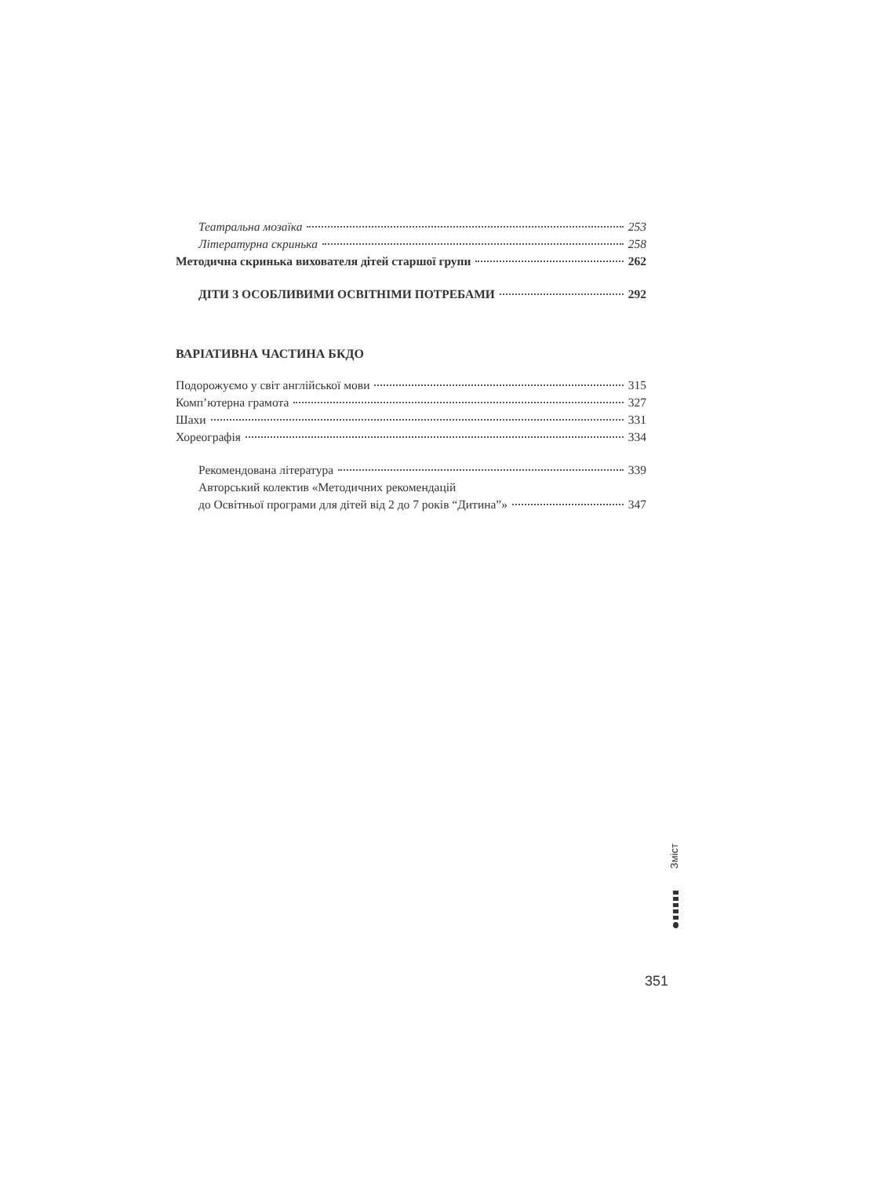Театральна мозаїка 253
Літературна скринька 258
Методична скринька вихователя дітей старшої групи 262
ДІТИ З ОСОБЛИВИМИ ОСВІТНІМИ ПОТРЕБАМИ 292
ВАРІАТИВНА ЧАСТИНА БКДО
Подорожуємо у світ англійської мови 315
Комп’ютерна грамота 327
Шахи 331
Хореографія 334
Рекомендована література 339
Авторський колектив «Методичних рекомендацій
до Освітньої програми для дітей від 2 до 7 років “Дитина”» 347
Зміст
351